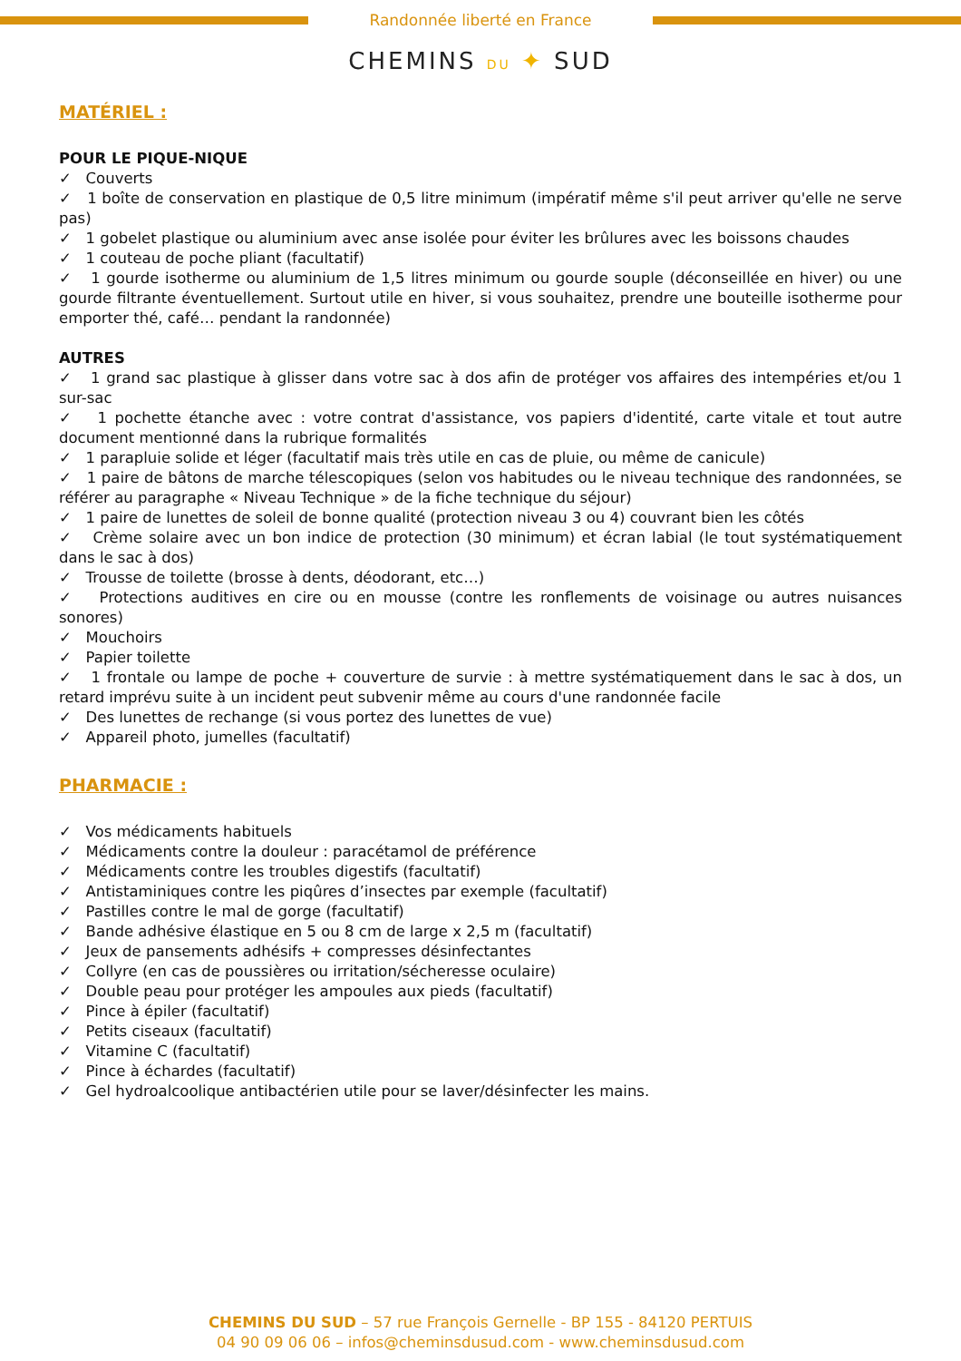Randonnée liberté en France
CHEMINS DU ✦ SUD
MATÉRIEL :
POUR LE PIQUE-NIQUE
✓ Couverts
✓ 1 boîte de conservation en plastique de 0,5 litre minimum (impératif même s'il peut arriver qu'elle ne serve pas)
✓ 1 gobelet plastique ou aluminium avec anse isolée pour éviter les brûlures avec les boissons chaudes
✓ 1 couteau de poche pliant (facultatif)
✓ 1 gourde isotherme ou aluminium de 1,5 litres minimum ou gourde souple (déconseillée en hiver) ou une gourde filtrante éventuellement. Surtout utile en hiver, si vous souhaitez, prendre une bouteille isotherme pour emporter thé, café… pendant la randonnée)
AUTRES
✓ 1 grand sac plastique à glisser dans votre sac à dos afin de protéger vos affaires des intempéries et/ou 1 sur-sac
✓ 1 pochette étanche avec : votre contrat d'assistance, vos papiers d'identité, carte vitale et tout autre document mentionné dans la rubrique formalités
✓ 1 parapluie solide et léger (facultatif mais très utile en cas de pluie, ou même de canicule)
✓ 1 paire de bâtons de marche télescopiques (selon vos habitudes ou le niveau technique des randonnées, se référer au paragraphe « Niveau Technique » de la fiche technique du séjour)
✓ 1 paire de lunettes de soleil de bonne qualité (protection niveau 3 ou 4) couvrant bien les côtés
✓ Crème solaire avec un bon indice de protection (30 minimum) et écran labial (le tout systématiquement dans le sac à dos)
✓ Trousse de toilette (brosse à dents, déodorant, etc…)
✓ Protections auditives en cire ou en mousse (contre les ronflements de voisinage ou autres nuisances sonores)
✓ Mouchoirs
✓ Papier toilette
✓ 1 frontale ou lampe de poche + couverture de survie : à mettre systématiquement dans le sac à dos, un retard imprévu suite à un incident peut subvenir même au cours d'une randonnée facile
✓ Des lunettes de rechange (si vous portez des lunettes de vue)
✓ Appareil photo, jumelles (facultatif)
PHARMACIE :
✓ Vos médicaments habituels
✓ Médicaments contre la douleur : paracétamol de préférence
✓ Médicaments contre les troubles digestifs (facultatif)
✓ Antistaminiques contre les piqûres d’insectes par exemple (facultatif)
✓ Pastilles contre le mal de gorge (facultatif)
✓ Bande adhésive élastique en 5 ou 8 cm de large x 2,5 m (facultatif)
✓ Jeux de pansements adhésifs + compresses désinfectantes
✓ Collyre (en cas de poussières ou irritation/sécheresse oculaire)
✓ Double peau pour protéger les ampoules aux pieds (facultatif)
✓ Pince à épiler (facultatif)
✓ Petits ciseaux (facultatif)
✓ Vitamine C (facultatif)
✓ Pince à échardes (facultatif)
✓ Gel hydroalcoolique antibactérien utile pour se laver/désinfecter les mains.
CHEMINS DU SUD – 57 rue François Gernelle - BP 155 - 84120 PERTUIS
04 90 09 06 06 – infos@cheminsdusud.com - www.cheminsdusud.com